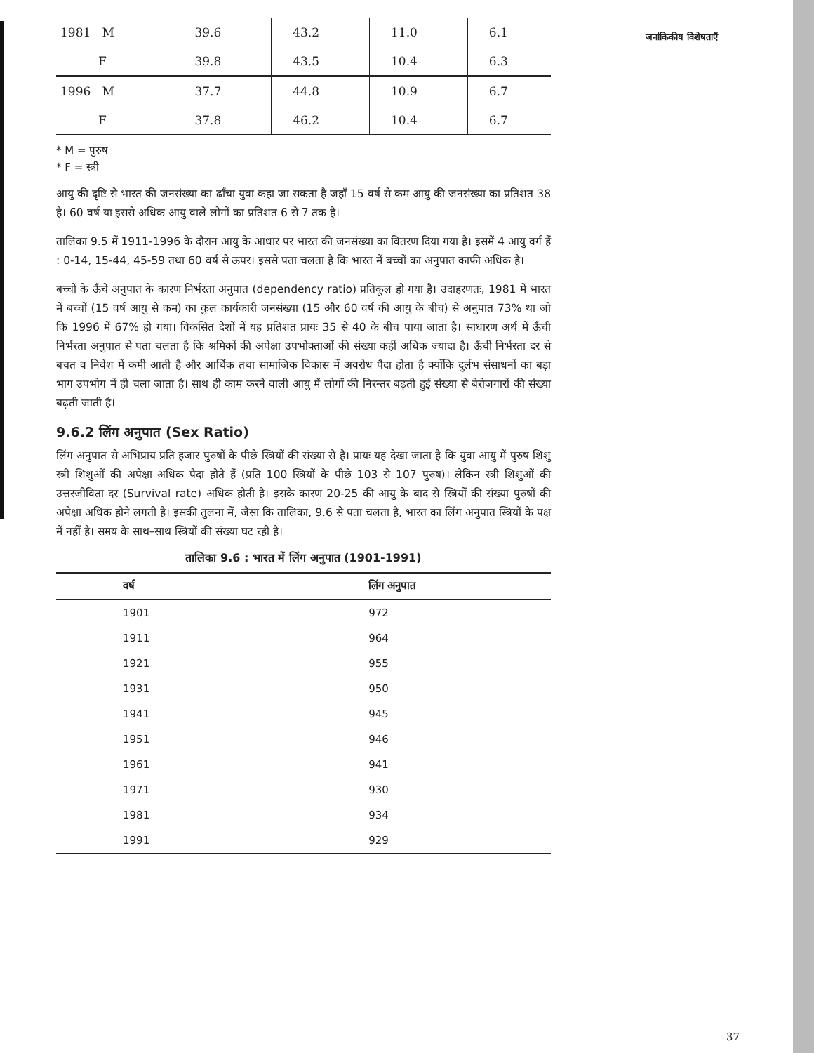जनांकिकीय विशेषताएँ
| 1981 M | 39.6 | 43.2 | 11.0 | 6.1 |
| F | 39.8 | 43.5 | 10.4 | 6.3 |
| 1996 M | 37.7 | 44.8 | 10.9 | 6.7 |
| F | 37.8 | 46.2 | 10.4 | 6.7 |
* M = पुरुष
* F = स्त्री
आयु की दृष्टि से भारत की जनसंख्या का ढाँचा युवा कहा जा सकता है जहाँ 15 वर्ष से कम आयु की जनसंख्या का प्रतिशत 38 है। 60 वर्ष या इससे अधिक आयु वाले लोगों का प्रतिशत 6 से 7 तक है।
तालिका 9.5 में 1911-1996 के दौरान आयु के आधार पर भारत की जनसंख्या का वितरण दिया गया है। इसमें 4 आयु वर्ग हैं : 0-14, 15-44, 45-59 तथा 60 वर्ष से ऊपर। इससे पता चलता है कि भारत में बच्चों का अनुपात काफी अधिक है।
बच्चों के ऊँचे अनुपात के कारण निर्भरता अनुपात (dependency ratio) प्रतिकूल हो गया है। उदाहरणतः, 1981 में भारत में बच्चों (15 वर्ष आयु से कम) का कुल कार्यकारी जनसंख्या (15 और 60 वर्ष की आयु के बीच) से अनुपात 73% था जो कि 1996 में 67% हो गया। विकसित देशों में यह प्रतिशत प्रायः 35 से 40 के बीच पाया जाता है। साधारण अर्थ में ऊँची निर्भरता अनुपात से पता चलता है कि श्रमिकों की अपेक्षा उपभोक्ताओं की संख्या कहीं अधिक ज्यादा है। ऊँची निर्भरता दर से बचत व निवेश में कमी आती है और आर्थिक तथा सामाजिक विकास में अवरोध पैदा होता है क्योंकि दुर्लभ संसाधनों का बड़ा भाग उपभोग में ही चला जाता है। साथ ही काम करने वाली आयु में लोगों की निरन्तर बढ़ती हुई संख्या से बेरोजगारों की संख्या बढ़ती जाती है।
9.6.2 लिंग अनुपात (Sex Ratio)
लिंग अनुपात से अभिप्राय प्रति हजार पुरुषों के पीछे स्त्रियों की संख्या से है। प्रायः यह देखा जाता है कि युवा आयु में पुरुष शिशु स्त्री शिशुओं की अपेक्षा अधिक पैदा होते हैं (प्रति 100 स्त्रियों के पीछे 103 से 107 पुरुष)। लेकिन स्त्री शिशुओं की उत्तरजीविता दर (Survival rate) अधिक होती है। इसके कारण 20-25 की आयु के बाद से स्त्रियों की संख्या पुरुषों की अपेक्षा अधिक होने लगती है। इसकी तुलना में, जैसा कि तालिका, 9.6 से पता चलता है, भारत का लिंग अनुपात स्त्रियों के पक्ष में नहीं है। समय के साथ–साथ स्त्रियों की संख्या घट रही है।
तालिका 9.6 : भारत में लिंग अनुपात (1901-1991)
| वर्ष | लिंग अनुपात |
| --- | --- |
| 1901 | 972 |
| 1911 | 964 |
| 1921 | 955 |
| 1931 | 950 |
| 1941 | 945 |
| 1951 | 946 |
| 1961 | 941 |
| 1971 | 930 |
| 1981 | 934 |
| 1991 | 929 |
37